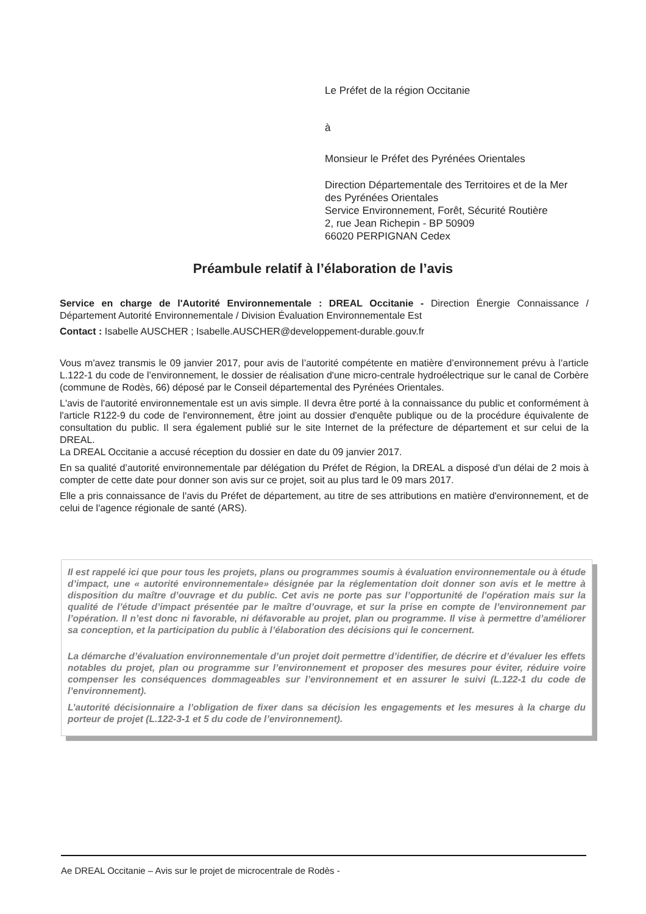Le Préfet de la région Occitanie
à
Monsieur le Préfet des Pyrénées Orientales
Direction Départementale des Territoires et de la Mer
des Pyrénées Orientales
Service Environnement, Forêt, Sécurité Routière
2, rue Jean Richepin - BP 50909
66020 PERPIGNAN Cedex
Préambule relatif à l’élaboration de l’avis
Service en charge de l'Autorité Environnementale : DREAL Occitanie - Direction Énergie Connaissance / Département Autorité Environnementale / Division Évaluation Environnementale Est
Contact : Isabelle AUSCHER ; Isabelle.AUSCHER@developpement-durable.gouv.fr
Vous m'avez transmis le 09 janvier 2017, pour avis de l’autorité compétente en matière d’environnement prévu à l’article L.122-1 du code de l’environnement, le dossier de réalisation d'une micro-centrale hydroélectrique sur le canal de Corbère (commune de Rodès, 66) déposé par le Conseil départemental des Pyrénées Orientales.
L'avis de l'autorité environnementale est un avis simple. Il devra être porté à la connaissance du public et conformément à l'article R122-9 du code de l'environnement, être joint au dossier d'enquête publique ou de la procédure équivalente de consultation du public. Il sera également publié sur le site Internet de la préfecture de département et sur celui de la DREAL.
La DREAL Occitanie a accusé réception du dossier en date du 09 janvier 2017.
En sa qualité d’autorité environnementale par délégation du Préfet de Région, la DREAL a disposé d'un délai de 2 mois à compter de cette date pour donner son avis sur ce projet, soit au plus tard le 09 mars 2017.
Elle a pris connaissance de l'avis du Préfet de département, au titre de ses attributions en matière d'environnement, et de celui de l'agence régionale de santé (ARS).
Il est rappelé ici que pour tous les projets, plans ou programmes soumis à évaluation environnementale ou à étude d’impact, une « autorité environnementale» désignée par la réglementation doit donner son avis et le mettre à disposition du maître d’ouvrage et du public. Cet avis ne porte pas sur l’opportunité de l'opération mais sur la qualité de l’étude d’impact présentée par le maître d’ouvrage, et sur la prise en compte de l’environnement par l’opération. Il n’est donc ni favorable, ni défavorable au projet, plan ou programme. Il vise à permettre d’améliorer sa conception, et la participation du public à l’élaboration des décisions qui le concernent.
La démarche d’évaluation environnementale d’un projet doit permettre d’identifier, de décrire et d’évaluer les effets notables du projet, plan ou programme sur l’environnement et proposer des mesures pour éviter, réduire voire compenser les conséquences dommageables sur l’environnement et en assurer le suivi (L.122-1 du code de l’environnement).
L’autorité décisionnaire a l’obligation de fixer dans sa décision les engagements et les mesures à la charge du porteur de projet (L.122-3-1 et 5 du code de l’environnement).
Ae DREAL Occitanie – Avis sur le projet de microcentrale de Rodès -